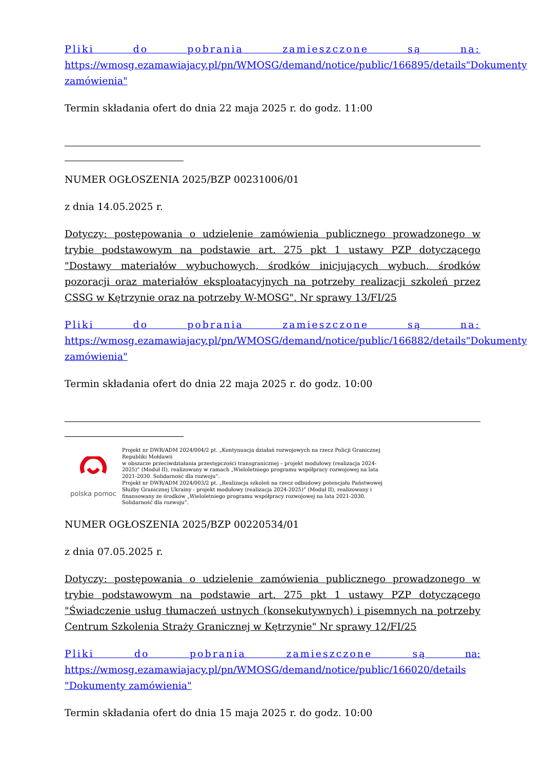Pliki do pobrania zamieszczone są na: https://wmosg.ezamawiajacy.pl/pn/WMOSG/demand/notice/public/166895/details"Dokumenty zamówienia"
Termin składania ofert do dnia 22 maja 2025 r. do godz. 11:00
NUMER OGŁOSZENIA 2025/BZP 00231006/01
z dnia 14.05.2025 r.
Dotyczy: postępowania o udzielenie zamówienia publicznego prowadzonego w trybie podstawowym na podstawie art. 275 pkt 1 ustawy PZP dotyczącego "Dostawy materiałów wybuchowych, środków inicjujących wybuch, środków pozoracji oraz materiałów eksploatacyjnych na potrzeby realizacji szkoleń przez CSSG w Kętrzynie oraz na potrzeby W-MOSG". Nr sprawy 13/FI/25
Pliki do pobrania zamieszczone są na: https://wmosg.ezamawiajacy.pl/pn/WMOSG/demand/notice/public/166882/details"Dokumenty zamówienia"
Termin składania ofert do dnia 22 maja 2025 r. do godz. 10:00
polska pomoc
Projekt nr DWR/ADM 2024/004/2 pt. „Kontynuacja działań rozwojowych na rzecz Policji Granicznej Republiki Mołdawii
w obszarze przeciwdziałania przestępczości transgranicznej – projekt modułowy (realizacja 2024-2025)” (Moduł II), realizowany w ramach „Wieloletniego programu współpracy rozwojowej na lata 2021-2030. Solidarność dla rozwoju”.
Projekt nr DWR/ADM 2024/003/2 pt. „Realizacja szkoleń na rzecz odbudowy potencjału Państwowej Służby Granicznej Ukrainy - projekt modułowy (realizacja 2024-2025)” (Moduł II), realizowany i finansowany ze środków „Wieloletniego programu współpracy rozwojowej na lata 2021-2030. Solidarność dla rozwoju”.
NUMER OGŁOSZENIA 2025/BZP 00220534/01
z dnia 07.05.2025 r.
Dotyczy: postępowania o udzielenie zamówienia publicznego prowadzonego w trybie podstawowym na podstawie art. 275 pkt 1 ustawy PZP dotyczącego "Świadczenie usług tłumaczeń ustnych (konsekutywnych) i pisemnych na potrzeby Centrum Szkolenia Straży Granicznej w Kętrzynie" Nr sprawy 12/FI/25
Pliki do pobrania zamieszczone są na: https://wmosg.ezamawiajacy.pl/pn/WMOSG/demand/notice/public/166020/details "Dokumenty zamówienia"
Termin składania ofert do dnia 15 maja 2025 r. do godz. 10:00